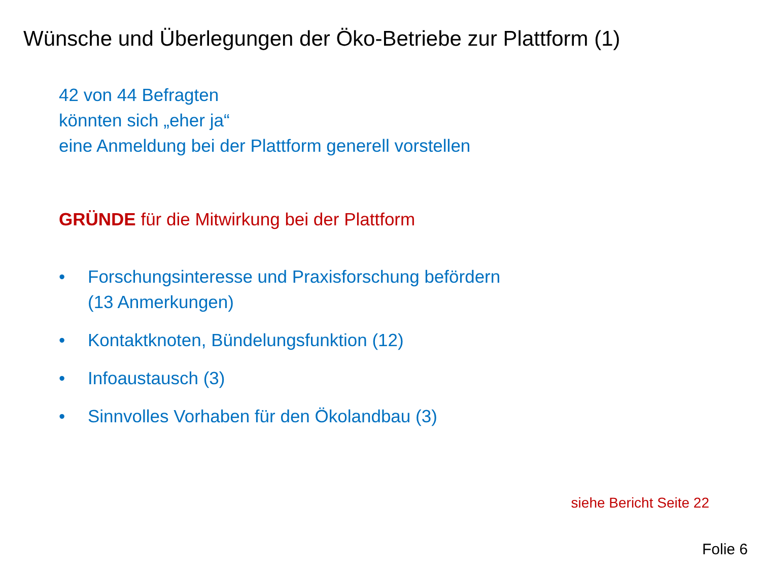Wünsche und Überlegungen der Öko-Betriebe zur Plattform (1)
42 von 44 Befragten
könnten sich „eher ja“
eine Anmeldung bei der Plattform generell vorstellen
GRÜNDE für die Mitwirkung bei der Plattform
• Forschungsinteresse und Praxisforschung befördern
(13 Anmerkungen)
• Kontaktknoten, Bündelungsfunktion (12)
• Infoaustausch (3)
• Sinnvolles Vorhaben für den Ökolandbau (3)
siehe Bericht Seite 22
Folie 6